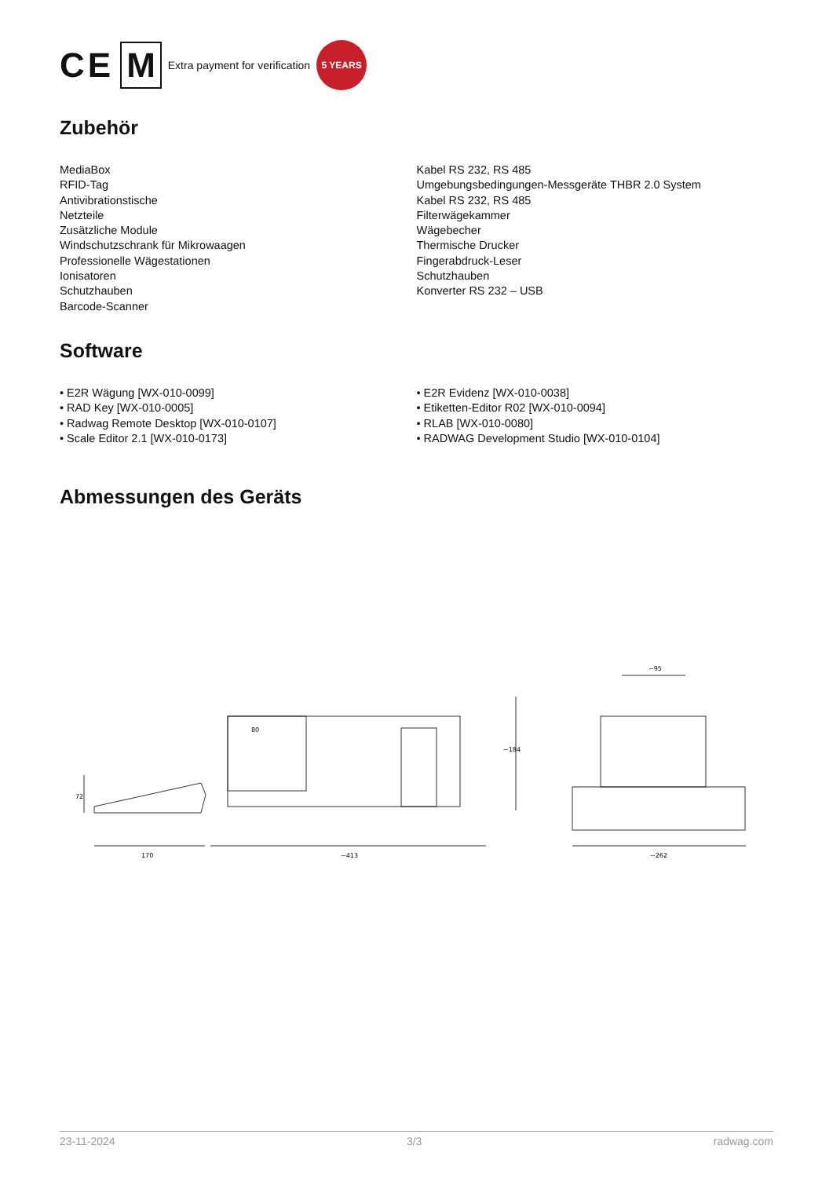CE M Extra payment for verification 5 YEARS
Zubehör
MediaBox
RFID-Tag
Antivibrationstische
Netzteile
Zusätzliche Module
Windschutzschrank für Mikrowaagen
Professionelle Wägestationen
Ionisatoren
Schutzhauben
Barcode-Scanner
Kabel RS 232, RS 485
Umgebungsbedingungen-Messgeräte THBR 2.0 System
Kabel RS 232, RS 485
Filterwägekammer
Wägebecher
Thermische Drucker
Fingerabdruck-Leser
Schutzhauben
Konverter RS 232 – USB
Software
• E2R Wägung [WX-010-0099]
• RAD Key [WX-010-0005]
• Radwag Remote Desktop [WX-010-0107]
• Scale Editor 2.1 [WX-010-0173]
• E2R Evidenz [WX-010-0038]
• Etiketten-Editor R02 [WX-010-0094]
• RLAB [WX-010-0080]
• RADWAG Development Studio [WX-010-0104]
Abmessungen des Geräts
170
~413
~262
72
~184
~95
80
23-11-2024 3/3 radwag.com